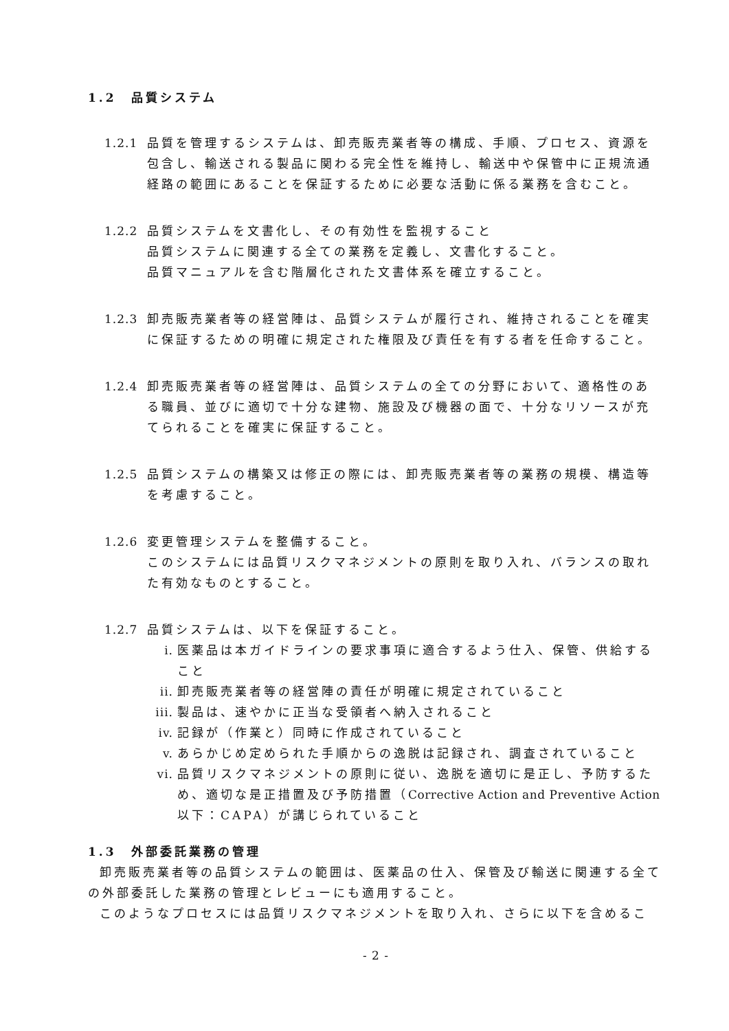1.2　品質システム
1.2.1
品質を管理するシステムは、卸売販売業者等の構成、手順、プロセス、資源を包含し、輸送される製品に関わる完全性を維持し、輸送中や保管中に正規流通経路の範囲にあることを保証するために必要な活動に係る業務を含むこと。
1.2.2
品質システムを文書化し、その有効性を監視すること
品質システムに関連する全ての業務を定義し、文書化すること。
品質マニュアルを含む階層化された文書体系を確立すること。
1.2.3
卸売販売業者等の経営陣は、品質システムが履行され、維持されることを確実に保証するための明確に規定された権限及び責任を有する者を任命すること。
1.2.4
卸売販売業者等の経営陣は、品質システムの全ての分野において、適格性のある職員、並びに適切で十分な建物、施設及び機器の面で、十分なリソースが充てられることを確実に保証すること。
1.2.5
品質システムの構築又は修正の際には、卸売販売業者等の業務の規模、構造等を考慮すること。
1.2.6
変更管理システムを整備すること。
このシステムには品質リスクマネジメントの原則を取り入れ、バランスの取れた有効なものとすること。
1.2.7
品質システムは、以下を保証すること。
i. 医薬品は本ガイドラインの要求事項に適合するよう仕入、保管、供給すること
ii. 卸売販売業者等の経営陣の責任が明確に規定されていること
iii. 製品は、速やかに正当な受領者へ納入されること
iv. 記録が（作業と）同時に作成されていること
v. あらかじめ定められた手順からの逸脱は記録され、調査されていること
vi. 品質リスクマネジメントの原則に従い、逸脱を適切に是正し、予防するため、適切な是正措置及び予防措置（Corrective Action and Preventive Action 以下：CAPA）が講じられていること
1.3　外部委託業務の管理
卸売販売業者等の品質システムの範囲は、医薬品の仕入、保管及び輸送に関連する全ての外部委託した業務の管理とレビューにも適用すること。
このようなプロセスには品質リスクマネジメントを取り入れ、さらに以下を含めるこ
- 2 -